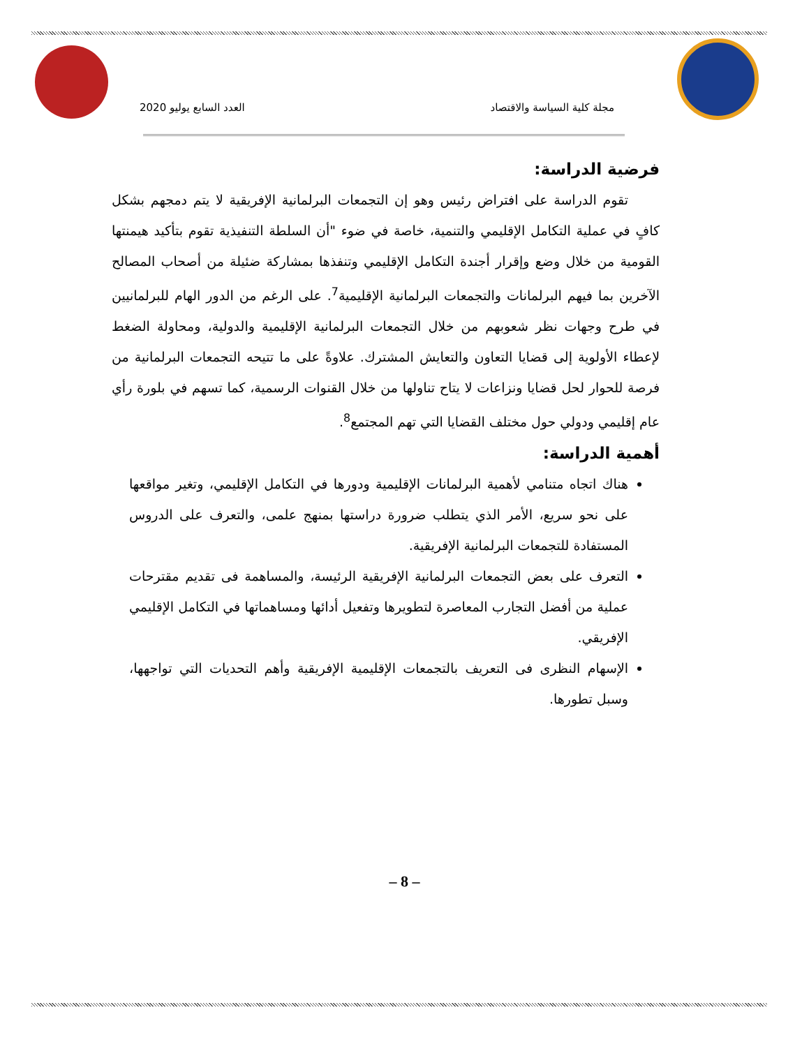مجلة كلية السياسة والاقتصاد العدد السابع يوليو 2020
فرضية الدراسة:
تقوم الدراسة على افتراض رئيس وهو إن التجمعات البرلمانية الإفريقية لا يتم دمجهم بشكل كافٍ في عملية التكامل الإقليمي والتنمية، خاصة في ضوء "أن السلطة التنفيذية تقوم بتأكيد هيمنتها القومية من خلال وضع وإقرار أجندة التكامل الإقليمي وتنفذها بمشاركة ضئيلة من أصحاب المصالح الآخرين بما فيهم البرلمانات والتجمعات البرلمانية الإقليمية<sup>7</sup>. على الرغم من الدور الهام للبرلمانيين في طرح وجهات نظر شعوبهم من خلال التجمعات البرلمانية الإقليمية والدولية، ومحاولة الضغط لإعطاء الأولوية إلى قضايا التعاون والتعايش المشترك. علاوةً على ما تتيحه التجمعات البرلمانية من فرصة للحوار لحل قضايا ونزاعات لا يتاح تناولها من خلال القنوات الرسمية، كما تسهم في بلورة رأي عام إقليمي ودولي حول مختلف القضايا التي تهم المجتمع<sup>8</sup>.
أهمية الدراسة:
هناك اتجاه متنامي لأهمية البرلمانات الإقليمية ودورها في التكامل الإقليمي، وتغير مواقعها على نحو سريع، الأمر الذي يتطلب ضرورة دراستها بمنهج علمى، والتعرف على الدروس المستفادة للتجمعات البرلمانية الإفريقية.
التعرف على بعض التجمعات البرلمانية الإفريقية الرئيسة، والمساهمة فى تقديم مقترحات عملية من أفضل التجارب المعاصرة لتطويرها وتفعيل أدائها ومساهماتها في التكامل الإقليمي الإفريقي.
الإسهام النظرى فى التعريف بالتجمعات الإقليمية الإفريقية وأهم التحديات التي تواجهها، وسبل تطورها.
– 8 –